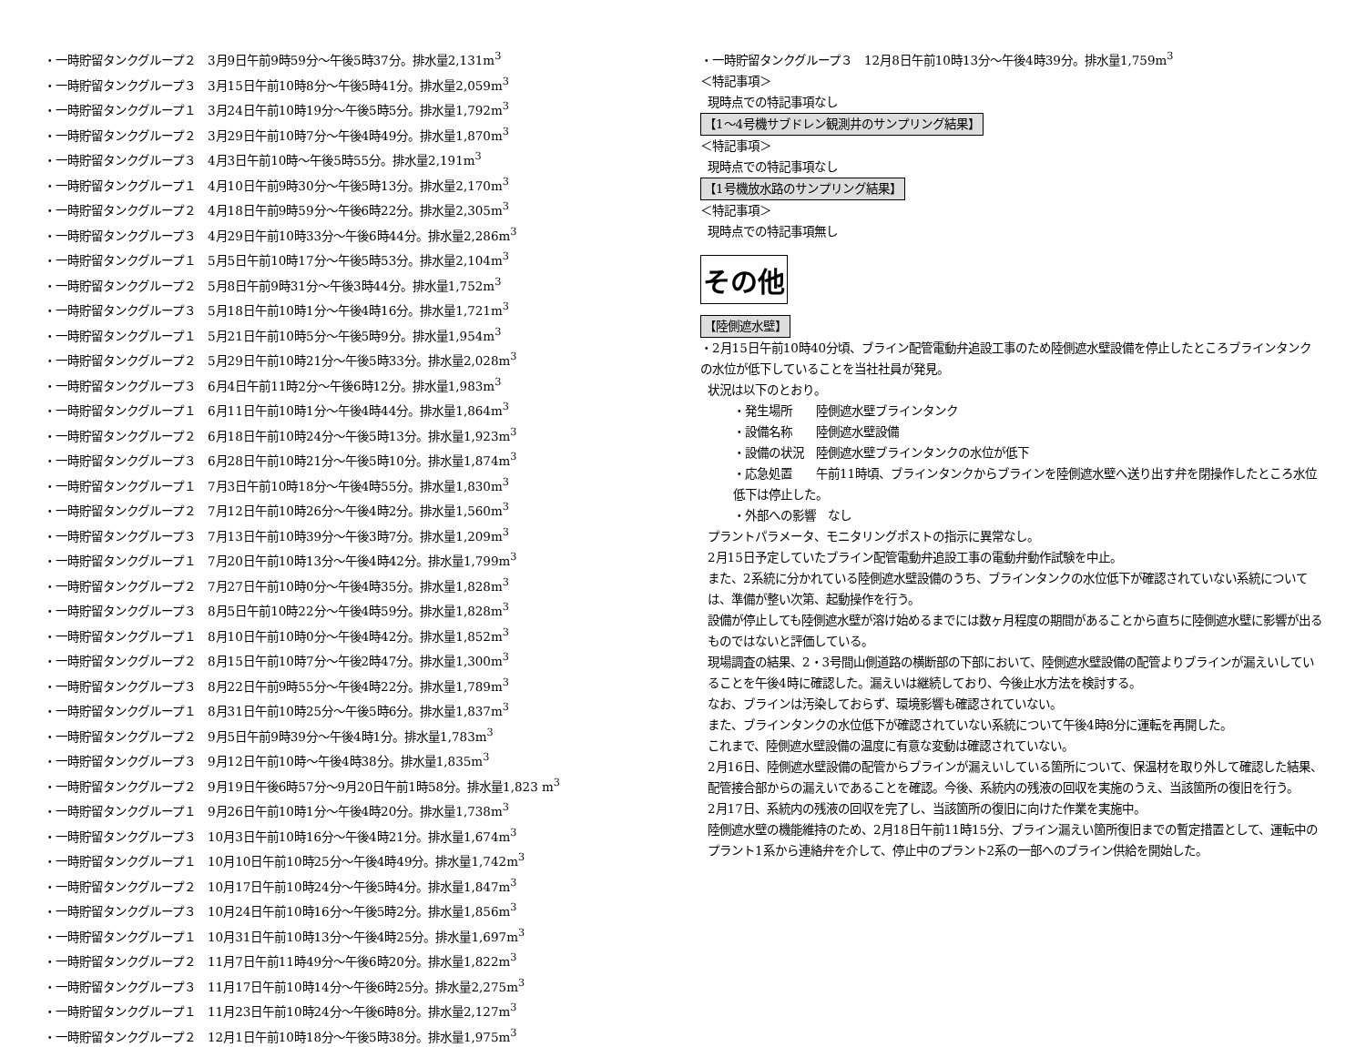・一時貯留タンクグループ２　3月9日午前9時59分～午後5時37分。排水量2,131m<sup>3</sup>
・一時貯留タンクグループ３　3月15日午前10時8分～午後5時41分。排水量2,059m<sup>3</sup>
・一時貯留タンクグループ１　3月24日午前10時19分～午後5時5分。排水量1,792m<sup>3</sup>
・一時貯留タンクグループ２　3月29日午前10時7分～午後4時49分。排水量1,870m<sup>3</sup>
・一時貯留タンクグループ３　4月3日午前10時～午後5時55分。排水量2,191m<sup>3</sup>
・一時貯留タンクグループ１　4月10日午前9時30分～午後5時13分。排水量2,170m<sup>3</sup>
・一時貯留タンクグループ２　4月18日午前9時59分～午後6時22分。排水量2,305m<sup>3</sup>
・一時貯留タンクグループ３　4月29日午前10時33分～午後6時44分。排水量2,286m<sup>3</sup>
・一時貯留タンクグループ１　5月5日午前10時17分～午後5時53分。排水量2,104m<sup>3</sup>
・一時貯留タンクグループ２　5月8日午前9時31分～午後3時44分。排水量1,752m<sup>3</sup>
・一時貯留タンクグループ３　5月18日午前10時1分～午後4時16分。排水量1,721m<sup>3</sup>
・一時貯留タンクグループ１　5月21日午前10時5分～午後5時9分。排水量1,954m<sup>3</sup>
・一時貯留タンクグループ２　5月29日午前10時21分～午後5時33分。排水量2,028m<sup>3</sup>
・一時貯留タンクグループ３　6月4日午前11時2分～午後6時12分。排水量1,983m<sup>3</sup>
・一時貯留タンクグループ１　6月11日午前10時1分～午後4時44分。排水量1,864m<sup>3</sup>
・一時貯留タンクグループ２　6月18日午前10時24分～午後5時13分。排水量1,923m<sup>3</sup>
・一時貯留タンクグループ３　6月28日午前10時21分～午後5時10分。排水量1,874m<sup>3</sup>
・一時貯留タンクグループ１　7月3日午前10時18分～午後4時55分。排水量1,830m<sup>3</sup>
・一時貯留タンクグループ２　7月12日午前10時26分～午後4時2分。排水量1,560m<sup>3</sup>
・一時貯留タンクグループ３　7月13日午前10時39分～午後3時7分。排水量1,209m<sup>3</sup>
・一時貯留タンクグループ１　7月20日午前10時13分～午後4時42分。排水量1,799m<sup>3</sup>
・一時貯留タンクグループ２　7月27日午前10時0分～午後4時35分。排水量1,828m<sup>3</sup>
・一時貯留タンクグループ３　8月5日午前10時22分～午後4時59分。排水量1,828m<sup>3</sup>
・一時貯留タンクグループ１　8月10日午前10時0分～午後4時42分。排水量1,852m<sup>3</sup>
・一時貯留タンクグループ２　8月15日午前10時7分～午後2時47分。排水量1,300m<sup>3</sup>
・一時貯留タンクグループ３　8月22日午前9時55分～午後4時22分。排水量1,789m<sup>3</sup>
・一時貯留タンクグループ１　8月31日午前10時25分～午後5時6分。排水量1,837m<sup>3</sup>
・一時貯留タンクグループ２　9月5日午前9時39分～午後4時1分。排水量1,783m<sup>3</sup>
・一時貯留タンクグループ３　9月12日午前10時～午後4時38分。排水量1,835m<sup>3</sup>
・一時貯留タンクグループ２　9月19日午後6時57分～9月20日午前1時58分。排水量1,823 m<sup>3</sup>
・一時貯留タンクグループ１　9月26日午前10時1分～午後4時20分。排水量1,738m<sup>3</sup>
・一時貯留タンクグループ３　10月3日午前10時16分～午後4時21分。排水量1,674m<sup>3</sup>
・一時貯留タンクグループ１　10月10日午前10時25分～午後4時49分。排水量1,742m<sup>3</sup>
・一時貯留タンクグループ２　10月17日午前10時24分～午後5時4分。排水量1,847m<sup>3</sup>
・一時貯留タンクグループ３　10月24日午前10時16分～午後5時2分。排水量1,856m<sup>3</sup>
・一時貯留タンクグループ１　10月31日午前10時13分～午後4時25分。排水量1,697m<sup>3</sup>
・一時貯留タンクグループ２　11月7日午前11時49分～午後6時20分。排水量1,822m<sup>3</sup>
・一時貯留タンクグループ３　11月17日午前10時14分～午後6時25分。排水量2,275m<sup>3</sup>
・一時貯留タンクグループ１　11月23日午前10時24分～午後6時8分。排水量2,127m<sup>3</sup>
・一時貯留タンクグループ２　12月1日午前10時18分～午後5時38分。排水量1,975m<sup>3</sup>
・一時貯留タンクグループ３　12月8日午前10時13分～午後4時39分。排水量1,759m<sup>3</sup>
＜特記事項＞
現時点での特記事項なし
【1～4号機サブドレン観測井のサンプリング結果】
＜特記事項＞
現時点での特記事項なし
【1号機放水路のサンプリング結果】
＜特記事項＞
現時点での特記事項無し
その他
【陸側遮水壁】
・2月15日午前10時40分頃、ブライン配管電動弁追設工事のため陸側遮水壁設備を停止したところブラインタンクの水位が低下していることを当社社員が発見。
状況は以下のとおり。
・発生場所　　陸側遮水壁ブラインタンク
・設備名称　　陸側遮水壁設備
・設備の状況　陸側遮水壁ブラインタンクの水位が低下
・応急処置　　午前11時頃、ブラインタンクからブラインを陸側遮水壁へ送り出す弁を閉操作したところ水位低下は停止した。
・外部への影響　なし
プラントパラメータ、モニタリングポストの指示に異常なし。
2月15日予定していたブライン配管電動弁追設工事の電動弁動作試験を中止。
また、2系統に分かれている陸側遮水壁設備のうち、ブラインタンクの水位低下が確認されていない系統については、準備が整い次第、起動操作を行う。
設備が停止しても陸側遮水壁が溶け始めるまでには数ヶ月程度の期間があることから直ちに陸側遮水壁に影響が出るものではないと評価している。
現場調査の結果、2・3号間山側道路の横断部の下部において、陸側遮水壁設備の配管よりブラインが漏えいしていることを午後4時に確認した。漏えいは継続しており、今後止水方法を検討する。
なお、ブラインは汚染しておらず、環境影響も確認されていない。
また、ブラインタンクの水位低下が確認されていない系統について午後4時8分に運転を再開した。
これまで、陸側遮水壁設備の温度に有意な変動は確認されていない。
2月16日、陸側遮水壁設備の配管からブラインが漏えいしている箇所について、保温材を取り外して確認した結果、配管接合部からの漏えいであることを確認。今後、系統内の残液の回収を実施のうえ、当該箇所の復旧を行う。
2月17日、系統内の残液の回収を完了し、当該箇所の復旧に向けた作業を実施中。
陸側遮水壁の機能維持のため、2月18日午前11時15分、ブライン漏えい箇所復旧までの暫定措置として、運転中のプラント1系から連絡弁を介して、停止中のプラント2系の一部へのブライン供給を開始した。